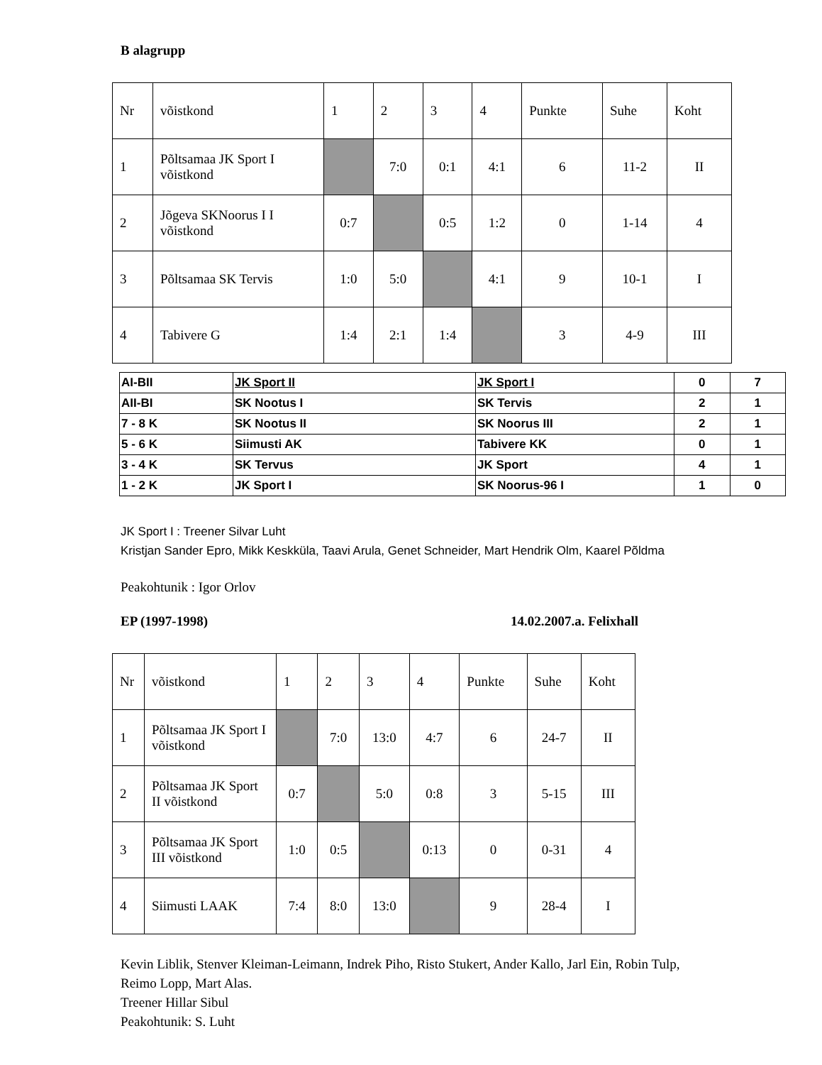B alagrupp
| Nr | võistkond | 1 | 2 | 3 | 4 | Punkte | Suhe | Koht |
| 1 | Põltsamaa JK Sport I võistkond | | 7:0 | 0:1 | 4:1 | 6 | 11-2 | II |
| 2 | Jõgeva SKNoorus I I võistkond | 0:7 | | 0:5 | 1:2 | 0 | 1-14 | 4 |
| 3 | Põltsamaa SK Tervis | 1:0 | 5:0 | | 4:1 | 9 | 10-1 | I |
| 4 | Tabivere G | 1:4 | 2:1 | 1:4 | | 3 | 4-9 | III |
| AI-BII | JK Sport II | JK Sport I | 0 | 7 |
| AII-BI | SK Nootus I | SK Tervis | 2 | 1 |
| 7 - 8 K | SK Nootus II | SK Noorus III | 2 | 1 |
| 5 - 6 K | Siimusti AK | Tabivere KK | 0 | 1 |
| 3 - 4 K | SK Tervus | JK Sport | 4 | 1 |
| 1 - 2 K | JK Sport I | SK Noorus-96 I | 1 | 0 |
JK Sport I : Treener Silvar Luht
Kristjan Sander Epro, Mikk Keskküla, Taavi Arula, Genet Schneider, Mart Hendrik Olm, Kaarel Põldma
Peakohtunik : Igor Orlov
EP (1997-1998) 14.02.2007.a. Felixhall
| Nr | võistkond | 1 | 2 | 3 | 4 | Punkte | Suhe | Koht |
| 1 | Põltsamaa JK Sport I võistkond | | 7:0 | 13:0 | 4:7 | 6 | 24-7 | II |
| 2 | Põltsamaa JK Sport II võistkond | 0:7 | | 5:0 | 0:8 | 3 | 5-15 | III |
| 3 | Põltsamaa JK Sport III võistkond | 1:0 | 0:5 | | 0:13 | 0 | 0-31 | 4 |
| 4 | Siimusti LAAK | 7:4 | 8:0 | 13:0 | | 9 | 28-4 | I |
Kevin Liblik, Stenver Kleiman-Leimann, Indrek Piho, Risto Stukert, Ander Kallo, Jarl Ein, Robin Tulp, Reimo Lopp, Mart Alas.
Treener Hillar Sibul
Peakohtunik: S. Luht